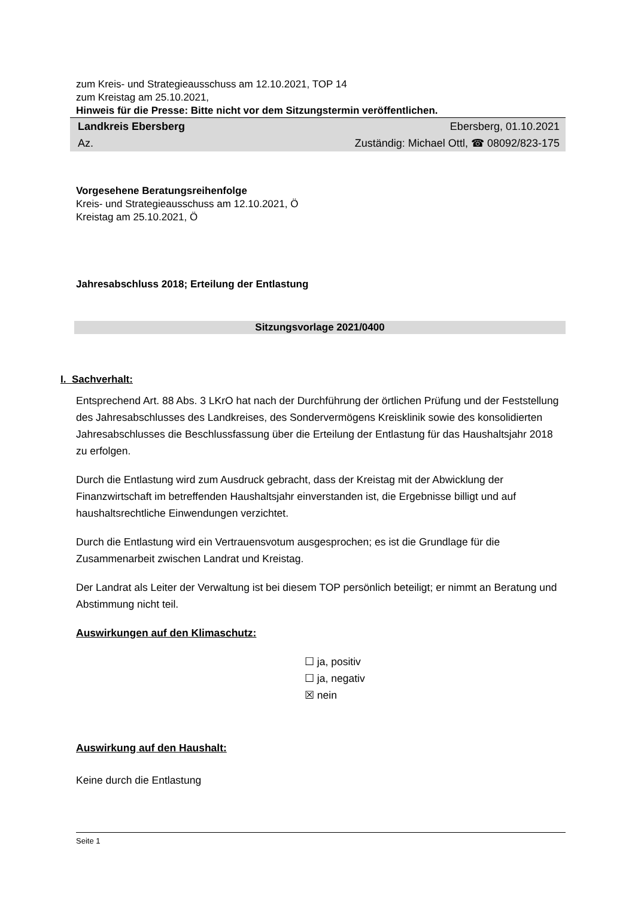zum Kreis- und Strategieausschuss am 12.10.2021, TOP 14
zum Kreistag am 25.10.2021,
Hinweis für die Presse: Bitte nicht vor dem Sitzungstermin veröffentlichen.
Landkreis Ebersberg Ebersberg, 01.10.2021
Az. Zuständig: Michael Ottl, ☎ 08092/823-175
Vorgesehene Beratungsreihenfolge
Kreis- und Strategieausschuss am 12.10.2021, Ö
Kreistag am 25.10.2021, Ö
Jahresabschluss 2018; Erteilung der Entlastung
Sitzungsvorlage 2021/0400
I. Sachverhalt:
Entsprechend Art. 88 Abs. 3 LKrO hat nach der Durchführung der örtlichen Prüfung und der Feststellung des Jahresabschlusses des Landkreises, des Sondervermögens Kreisklinik sowie des konsolidierten Jahresabschlusses die Beschlussfassung über die Erteilung der Entlastung für das Haushaltsjahr 2018 zu erfolgen.
Durch die Entlastung wird zum Ausdruck gebracht, dass der Kreistag mit der Abwicklung der Finanzwirtschaft im betreffenden Haushaltsjahr einverstanden ist, die Ergebnisse billigt und auf haushaltsrechtliche Einwendungen verzichtet.
Durch die Entlastung wird ein Vertrauensvotum ausgesprochen; es ist die Grundlage für die Zusammenarbeit zwischen Landrat und Kreistag.
Der Landrat als Leiter der Verwaltung ist bei diesem TOP persönlich beteiligt; er nimmt an Beratung und Abstimmung nicht teil.
Auswirkungen auf den Klimaschutz:
☐ ja, positiv
☐ ja, negativ
☒ nein
Auswirkung auf den Haushalt:
Keine durch die Entlastung
Seite 1